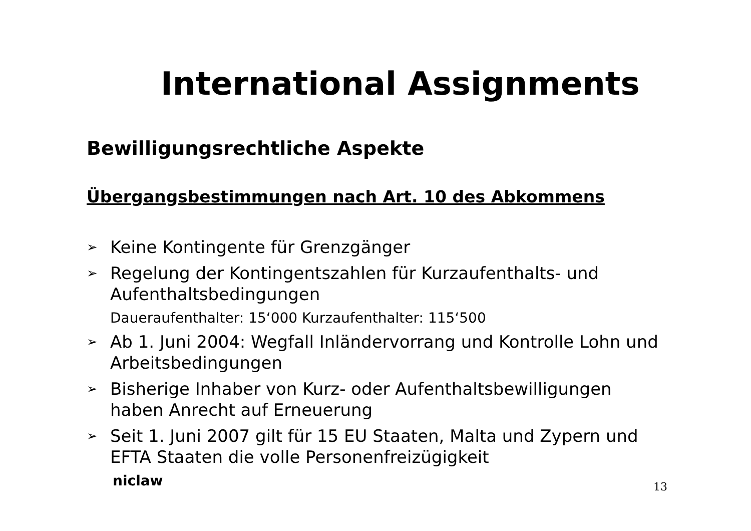International Assignments
Bewilligungsrechtliche Aspekte
Übergangsbestimmungen nach Art. 10 des Abkommens
➢ Keine Kontingente für Grenzgänger
➢ Regelung der Kontingentszahlen für Kurzaufenthalts- und Aufenthaltsbedingungen
Daueraufenthalter: 15‘000 Kurzaufenthalter: 115‘500
➢ Ab 1. Juni 2004: Wegfall Inländervorrang und Kontrolle Lohn und Arbeitsbedingungen
➢ Bisherige Inhaber von Kurz- oder Aufenthaltsbewilligungen haben Anrecht auf Erneuerung
➢ Seit 1. Juni 2007 gilt für 15 EU Staaten, Malta und Zypern und EFTA Staaten die volle Personenfreizügigkeit
niclaw 13